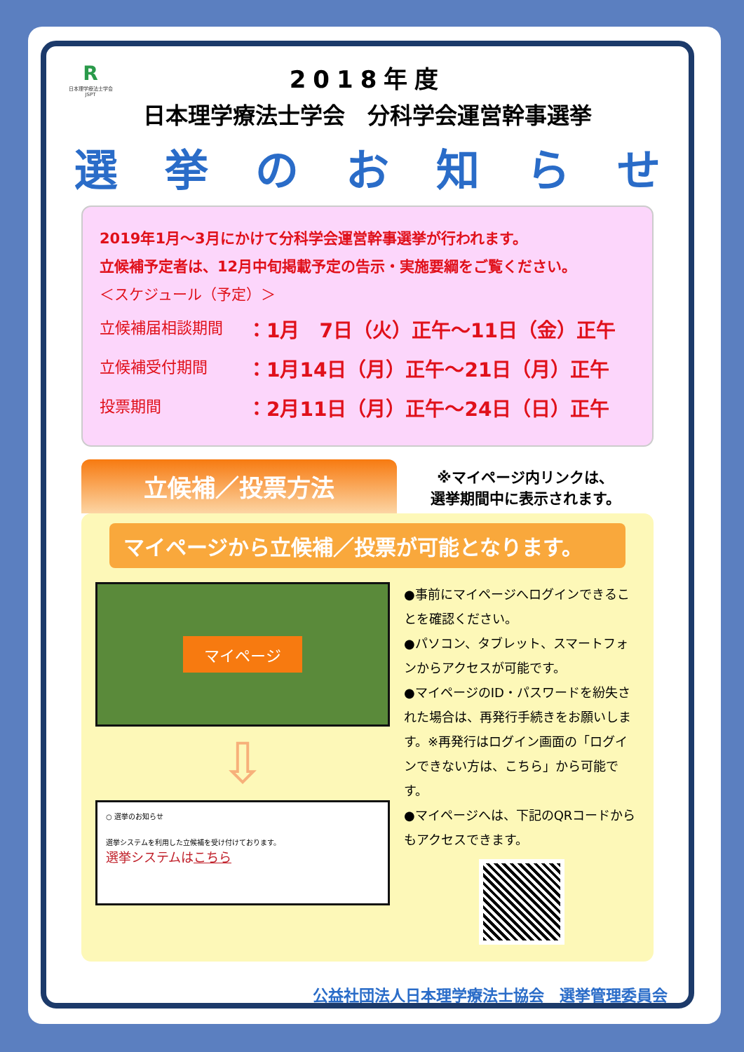R日本理学療法士学会
JSPT
2018年度
日本理学療法士学会　分科学会運営幹事選挙
選挙のお知らせ
2019年1月～3月にかけて分科学会運営幹事選挙が行われます。
立候補予定者は、12月中旬掲載予定の告示・実施要綱をご覧ください。
＜スケジュール（予定）＞
立候補届相談期間 ：1月　7日（火）正午～11日（金）正午
立候補受付期間 ：1月14日（月）正午～21日（月）正午
投票期間 ：2月11日（月）正午～24日（日）正午
立候補／投票方法
※マイページ内リンクは、
選挙期間中に表示されます。
マイページから立候補／投票が可能となります。
マイページ
⇩
○ 選挙のお知らせ
選挙システムを利用した立候補を受け付けております。
選挙システムはこちら
●事前にマイページへログインできることを確認ください。
●パソコン、タブレット、スマートフォンからアクセスが可能です。
●マイページのID・パスワードを紛失された場合は、再発行手続きをお願いします。※再発行はログイン画面の「ログインできない方は、こちら」から可能です。
●マイページへは、下記のQRコードからもアクセスできます。
公益社団法人日本理学療法士協会　選挙管理委員会